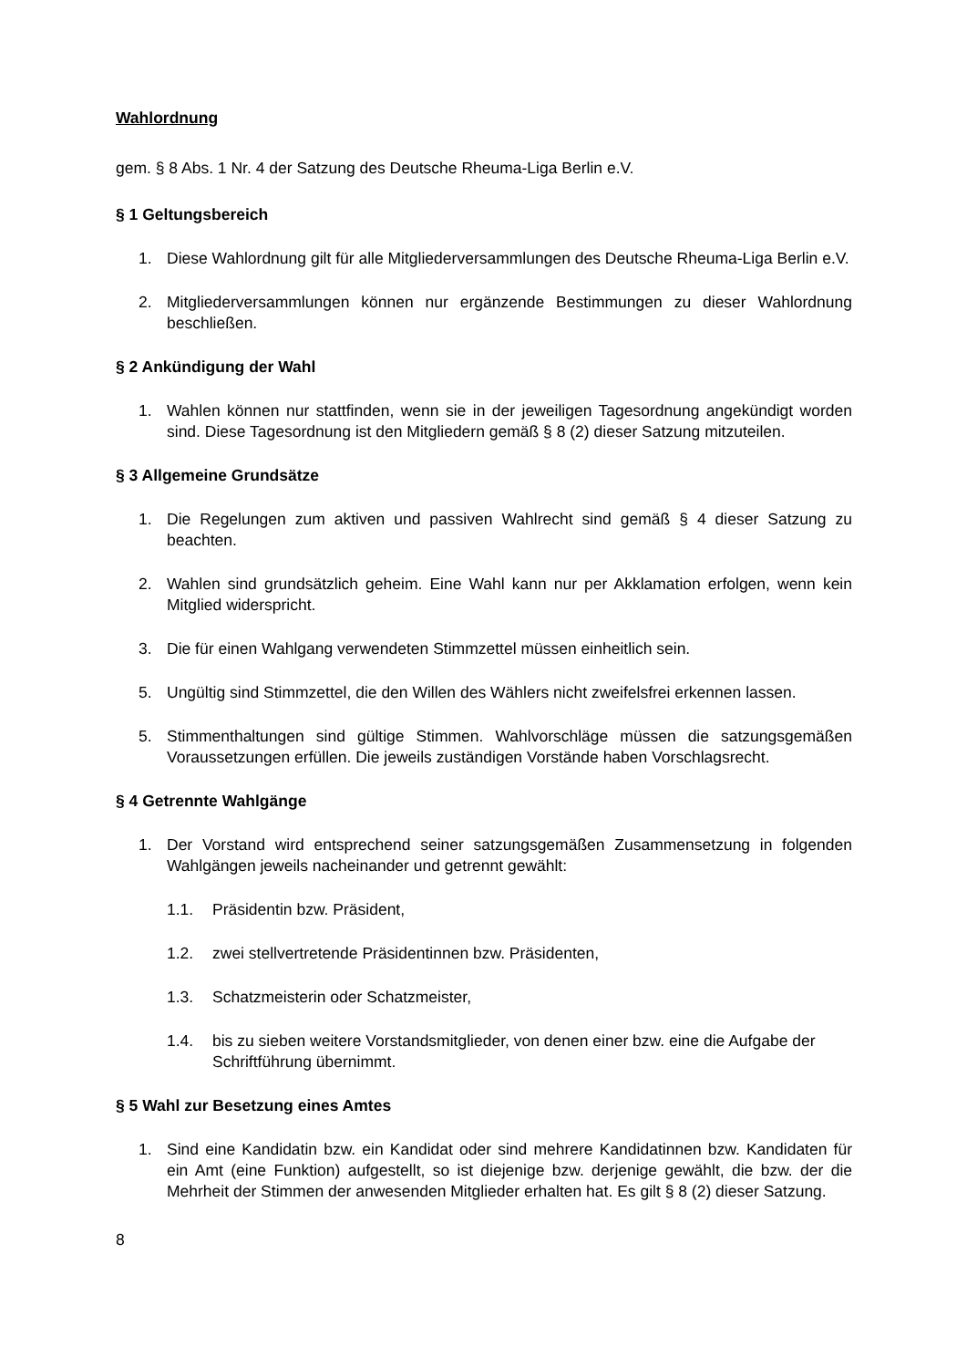Wahlordnung
gem. § 8 Abs. 1 Nr. 4 der Satzung des Deutsche Rheuma-Liga Berlin e.V.
§ 1 Geltungsbereich
1. Diese Wahlordnung gilt für alle Mitgliederversammlungen des Deutsche Rheuma-Liga Berlin e.V.
2. Mitgliederversammlungen können nur ergänzende Bestimmungen zu dieser Wahlordnung beschließen.
§ 2 Ankündigung der Wahl
1. Wahlen können nur stattfinden, wenn sie in der jeweiligen Tagesordnung angekündigt worden sind. Diese Tagesordnung ist den Mitgliedern gemäß § 8 (2) dieser Satzung mitzuteilen.
§ 3 Allgemeine Grundsätze
1. Die Regelungen zum aktiven und passiven Wahlrecht sind gemäß § 4 dieser Satzung zu beachten.
2. Wahlen sind grundsätzlich geheim. Eine Wahl kann nur per Akklamation erfolgen, wenn kein Mitglied widerspricht.
3. Die für einen Wahlgang verwendeten Stimmzettel müssen einheitlich sein.
5. Ungültig sind Stimmzettel, die den Willen des Wählers nicht zweifelsfrei erkennen lassen.
5. Stimmenthaltungen sind gültige Stimmen. Wahlvorschläge müssen die satzungsgemäßen Voraussetzungen erfüllen. Die jeweils zuständigen Vorstände haben Vorschlagsrecht.
§ 4 Getrennte Wahlgänge
1. Der Vorstand wird entsprechend seiner satzungsgemäßen Zusammensetzung in folgenden Wahlgängen jeweils nacheinander und getrennt gewählt:
1.1. Präsidentin bzw. Präsident,
1.2. zwei stellvertretende Präsidentinnen bzw. Präsidenten,
1.3. Schatzmeisterin oder Schatzmeister,
1.4. bis zu sieben weitere Vorstandsmitglieder, von denen einer bzw. eine die Aufgabe der Schriftführung übernimmt.
§ 5 Wahl zur Besetzung eines Amtes
1. Sind eine Kandidatin bzw. ein Kandidat oder sind mehrere Kandidatinnen bzw. Kandidaten für ein Amt (eine Funktion) aufgestellt, so ist diejenige bzw. derjenige gewählt, die bzw. der die Mehrheit der Stimmen der anwesenden Mitglieder erhalten hat. Es gilt § 8 (2) dieser Satzung.
8